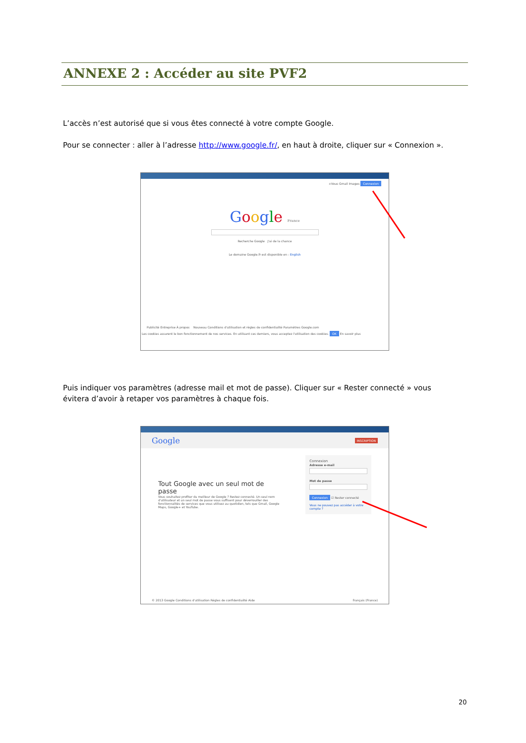ANNEXE 2 : Accéder au site PVF2
L’accès n’est autorisé que si vous êtes connecté à votre compte Google.
Pour se connecter : aller à l’adresse http://www.google.fr/, en haut à droite, cliquer sur « Connexion ».
+Vous Gmail Images Connexion
Google France
Recherche Google J'ai de la chance
Le domaine Google.fr est disponible en : English
Publicité Entreprise À propos Nouveau Conditions d'utilisation et règles de confidentialité Paramètres Google.com
Les cookies assurent le bon fonctionnement de nos services. En utilisant ces derniers, vous acceptez l'utilisation des cookies. OK En savoir plus
Puis indiquer vos paramètres (adresse mail et mot de passe). Cliquer sur « Rester connecté » vous évitera d’avoir à retaper vos paramètres à chaque fois.
Google INSCRIPTION
Tout Google avec un seul mot de passe
Vous souhaitez profiter du meilleur de Google ? Restez connecté. Un seul nom d'utilisateur et un seul mot de passe vous suffisent pour déverrouiller des fonctionnalités de services que vous utilisez au quotidien, tels que Gmail, Google Maps, Google+ et YouTube.
Connexion
Adresse e-mail
Mot de passe
Connexion ☑ Rester connecté
Vous ne pouvez pas accéder à votre compte ?
© 2013 Google Conditions d'utilisation Règles de confidentialité Aide français (France)
20